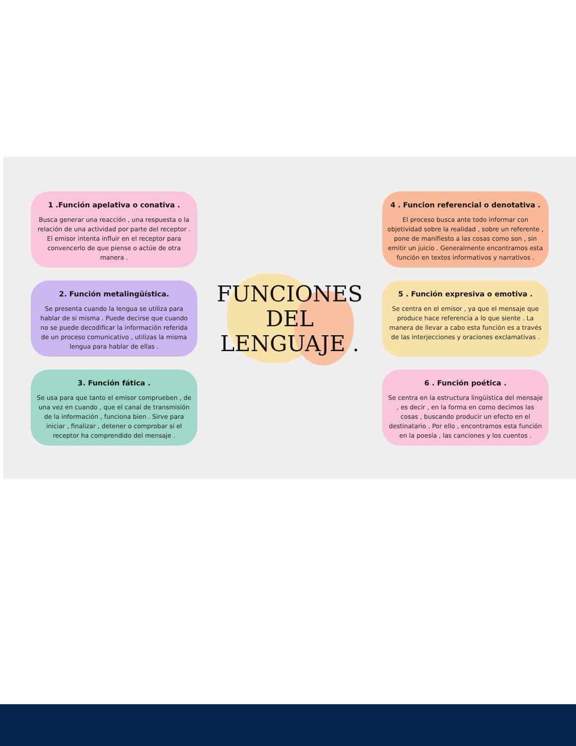1 .Función apelativa o conativa .
Busca generar una reacción , una respuesta o la relación de una actividad por parte del receptor . El emisor intenta influir en el receptor para convencerlo de que piense o actúe de otra manera .
FUNCIONES
DEL
LENGUAJE .
4 . Funcion referencial o denotativa .
El proceso busca ante todo informar con objetividad sobre la realidad , sobre un referente , pone de manifiesto a las cosas como son , sin emitir un juicio . Generalmente encontramos esta función en textos informativos y narrativos .
2. Función metalingüística.
Se presenta cuando la lengua se utiliza para hablar de si misma . Puede decirse que cuando no se puede decodificar la información referida de un proceso comunicativo , utilizas la misma lengua para hablar de ellas .
5 . Función expresiva o emotiva .
Se centra en el emisor , ya que el mensaje que produce hace referencia a lo que siente . La manera de llevar a cabo esta función es a través de las interjecciones y oraciones exclamativas .
3. Función fática .
Se usa para que tanto el emisor comprueben , de una vez en cuando , que el canal de transmisión de la información , funciona bien . Sirve para iniciar , finalizar , detener o comprobar si el receptor ha comprendido del mensaje .
6 . Función poética .
Se centra en la estructura lingüística del mensaje , es decir , en la forma en como decimos las cosas , buscando producir un efecto en el destinatario . Por ello , encontramos esta función en la poesía , las canciones y los cuentos .